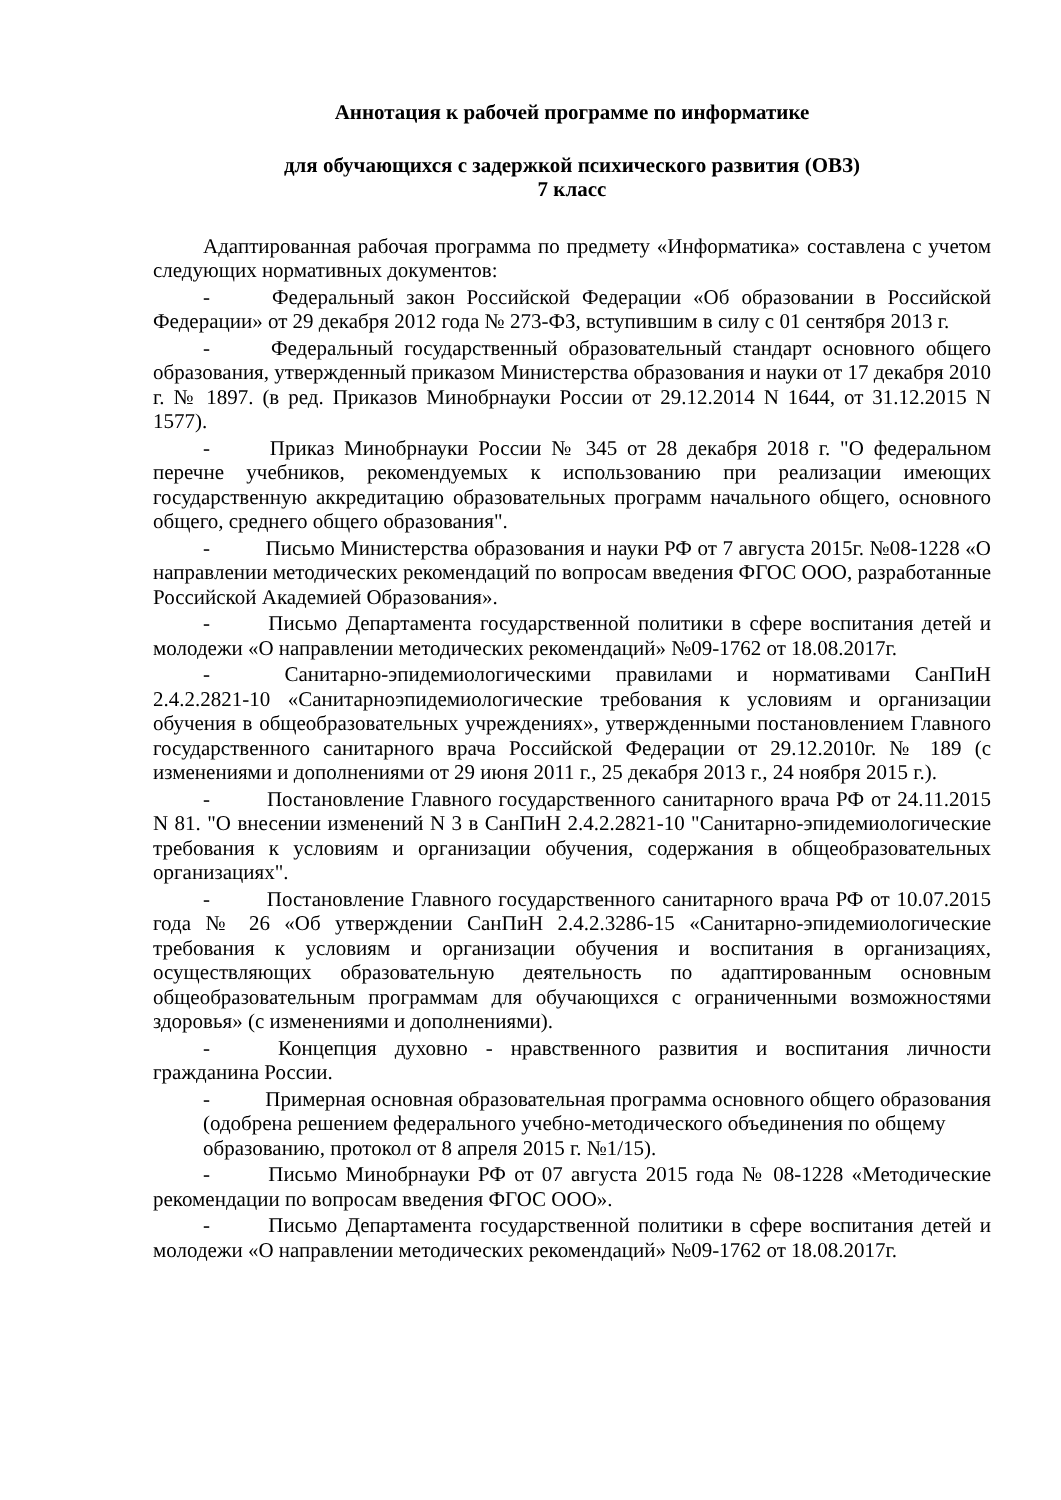Аннотация к рабочей программе по информатике
для обучающихся с задержкой психического развития (ОВЗ)
7 класс
Адаптированная рабочая программа по предмету «Информатика» составлена с учетом следующих нормативных документов:
- Федеральный закон Российской Федерации «Об образовании в Российской Федерации» от 29 декабря 2012 года № 273-ФЗ, вступившим в силу с 01 сентября 2013 г.
- Федеральный государственный образовательный стандарт основного общего образования, утвержденный приказом Министерства образования и науки от 17 декабря 2010 г. № 1897. (в ред. Приказов Минобрнауки России от 29.12.2014 N 1644, от 31.12.2015 N 1577).
- Приказ Минобрнауки России № 345 от 28 декабря 2018 г. "О федеральном перечне учебников, рекомендуемых к использованию при реализации имеющих государственную аккредитацию образовательных программ начального общего, основного общего, среднего общего образования".
- Письмо Министерства образования и науки РФ от 7 августа 2015г. №08-1228 «О направлении методических рекомендаций по вопросам введения ФГОС ООО, разработанные Российской Академией Образования».
- Письмо Департамента государственной политики в сфере воспитания детей и молодежи «О направлении методических рекомендаций» №09-1762 от 18.08.2017г.
- Санитарно-эпидемиологическими правилами и нормативами СанПиН 2.4.2.2821-10 «Санитарноэпидемиологические требования к условиям и организации обучения в общеобразовательных учреждениях», утвержденными постановлением Главного государственного санитарного врача Российской Федерации от 29.12.2010г. № 189 (с изменениями и дополнениями от 29 июня 2011 г., 25 декабря 2013 г., 24 ноября 2015 г.).
- Постановление Главного государственного санитарного врача РФ от 24.11.2015 N 81. "О внесении изменений N 3 в СанПиН 2.4.2.2821-10 "Санитарно-эпидемиологические требования к условиям и организации обучения, содержания в общеобразовательных организациях".
- Постановление Главного государственного санитарного врача РФ от 10.07.2015 года № 26 «Об утверждении СанПиН 2.4.2.3286-15 «Санитарно-эпидемиологические требования к условиям и организации обучения и воспитания в организациях, осуществляющих образовательную деятельность по адаптированным основным общеобразовательным программам для обучающихся с ограниченными возможностями здоровья» (с изменениями и дополнениями).
- Концепция духовно - нравственного развития и воспитания личности гражданина России.
- Примерная основная образовательная программа основного общего образования (одобрена решением федерального учебно-методического объединения по общему образованию, протокол от 8 апреля 2015 г. №1/15).
- Письмо Минобрнауки РФ от 07 августа 2015 года № 08-1228 «Методические рекомендации по вопросам введения ФГОС ООО».
- Письмо Департамента государственной политики в сфере воспитания детей и молодежи «О направлении методических рекомендаций» №09-1762 от 18.08.2017г.